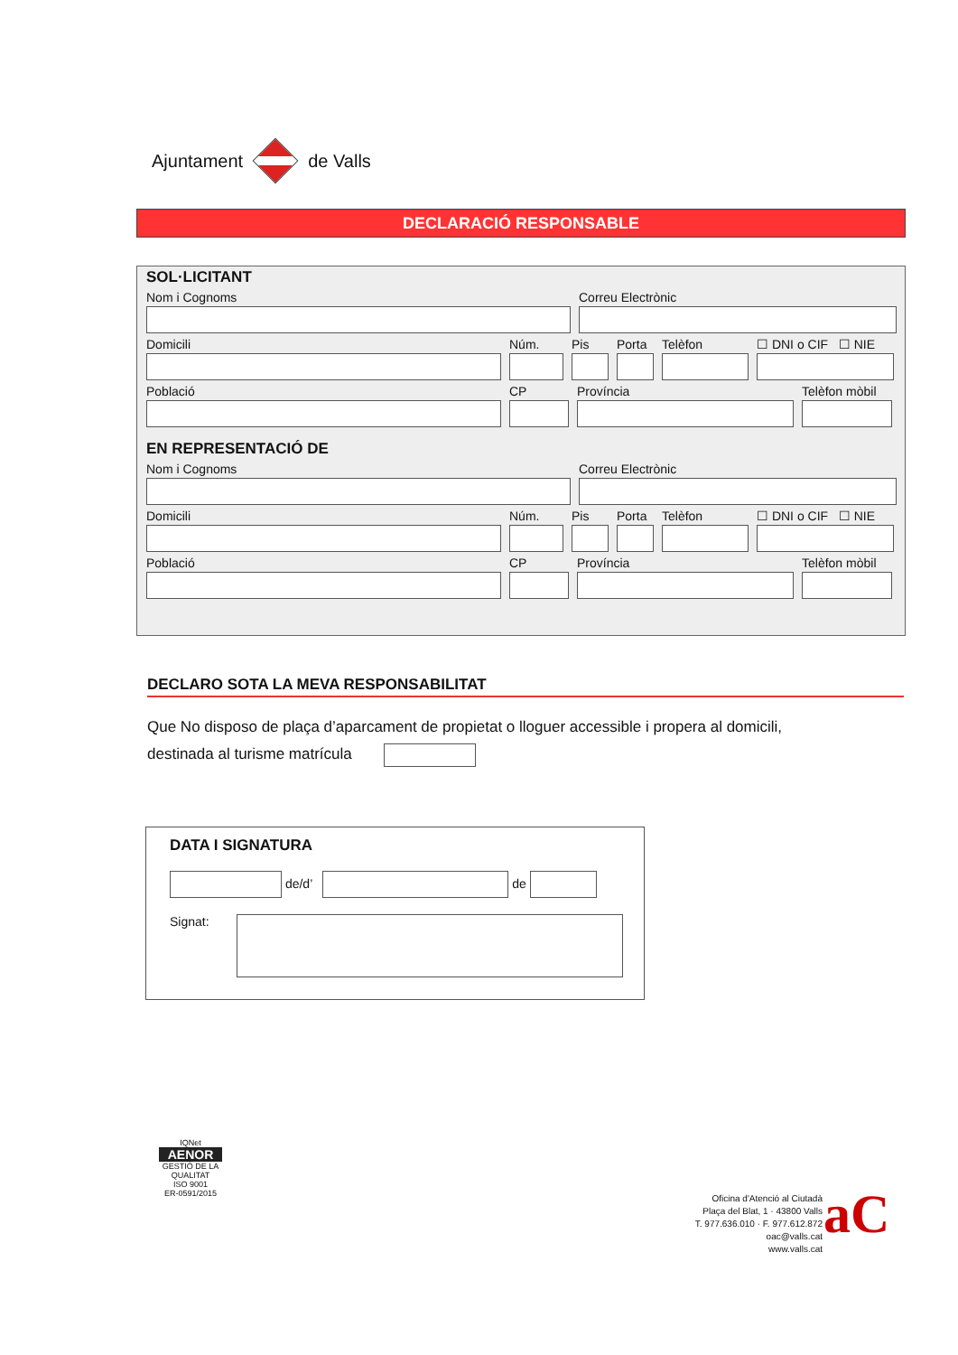Ajuntament de Valls
DECLARACIÓ RESPONSABLE
SOL·LICITANT
Nom i Cognoms Correu Electrònic
Domicili Núm. Pis Porta
Telèfon ☐ DNI o CIF ☐ NIE
Població CP Província Telèfon mòbil
EN REPRESENTACIÓ DE
Nom i Cognoms Correu Electrònic
Domicili Núm. Pis Porta
Telèfon ☐ DNI o CIF ☐ NIE
Població CP Província Telèfon mòbil
DECLARO SOTA LA MEVA RESPONSABILITAT
Que No disposo de plaça d’aparcament de propietat o lloguer accessible i propera al domicili,
destinada al turisme matrícula
DATA I SIGNATURA
de/d’ de
Signat:
IQNet
AENOR
GESTIÓ DE LA QUALITAT
ISO 9001
ER-0591/2015
Oficina d'Atenció al Ciutadà
Plaça del Blat, 1 · 43800 Valls
T. 977.636.010 · F. 977.612.872
oac@valls.cat
www.valls.cat
aC